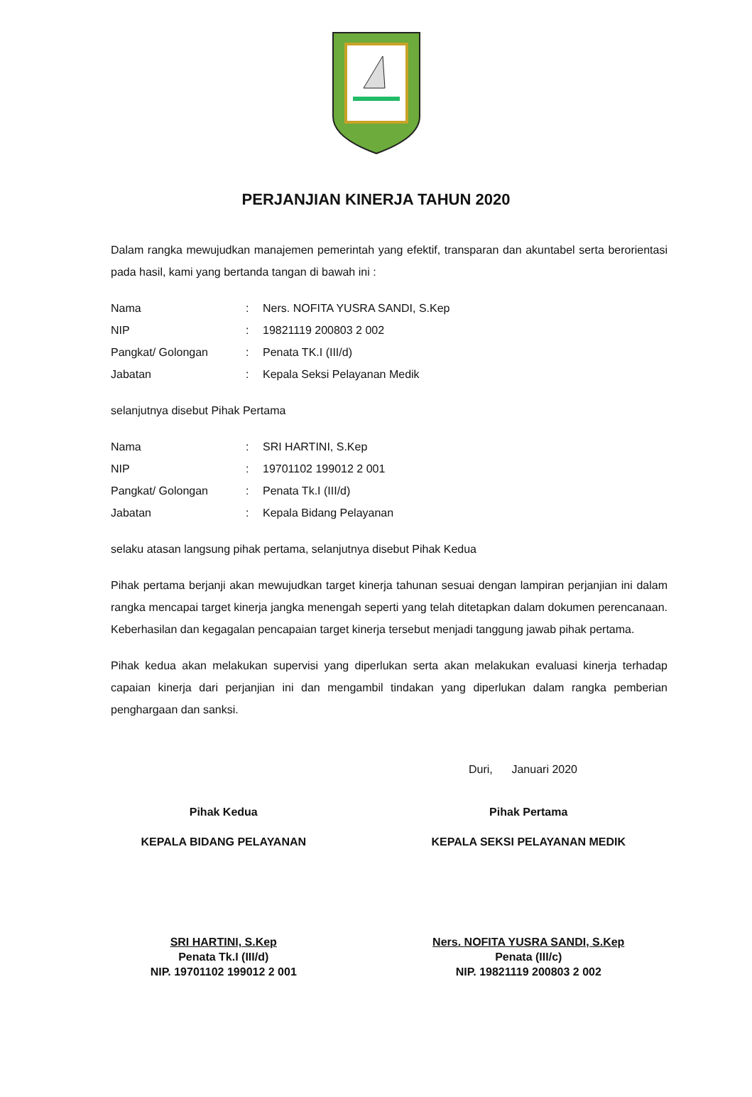PERJANJIAN KINERJA TAHUN 2020
Dalam rangka mewujudkan manajemen pemerintah yang efektif, transparan dan akuntabel serta berorientasi pada hasil, kami yang bertanda tangan di bawah ini :
| Nama | : | Ners. NOFITA YUSRA SANDI, S.Kep |
| NIP | : | 19821119 200803 2 002 |
| Pangkat/ Golongan | : | Penata TK.I (III/d) |
| Jabatan | : | Kepala Seksi Pelayanan Medik |
selanjutnya disebut Pihak Pertama
| Nama | : | SRI HARTINI, S.Kep |
| NIP | : | 19701102 199012 2 001 |
| Pangkat/ Golongan | : | Penata Tk.I (III/d) |
| Jabatan | : | Kepala Bidang Pelayanan |
selaku atasan langsung pihak pertama, selanjutnya disebut Pihak Kedua
Pihak pertama berjanji akan mewujudkan target kinerja tahunan sesuai dengan lampiran perjanjian ini dalam rangka mencapai target kinerja jangka menengah seperti yang telah ditetapkan dalam dokumen perencanaan. Keberhasilan dan kegagalan pencapaian target kinerja tersebut menjadi tanggung jawab pihak pertama.
Pihak kedua akan melakukan supervisi yang diperlukan serta akan melakukan evaluasi kinerja terhadap capaian kinerja dari perjanjian ini dan mengambil tindakan yang diperlukan dalam rangka pemberian penghargaan dan sanksi.
Duri, Januari 2020
Pihak Kedua
KEPALA BIDANG PELAYANAN
SRI HARTINI, S.Kep
Penata Tk.I (III/d)
NIP. 19701102 199012 2 001
Pihak Pertama
KEPALA SEKSI PELAYANAN MEDIK
Ners. NOFITA YUSRA SANDI, S.Kep
Penata (III/c)
NIP. 19821119 200803 2 002